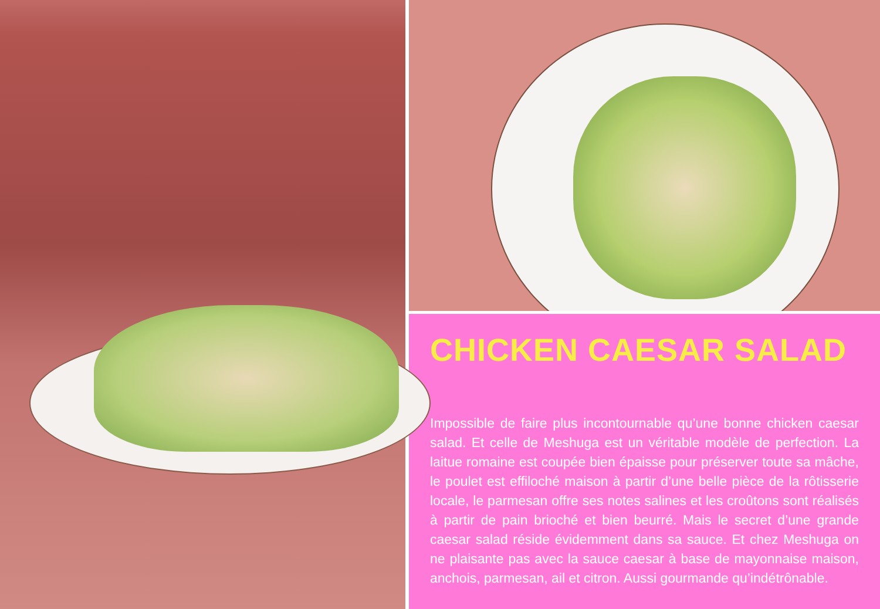CHICKEN CAESAR SALAD
Impossible de faire plus incontournable qu’une bonne chicken caesar salad. Et celle de Meshuga est un véritable modèle de perfection. La laitue romaine est coupée bien épaisse pour préserver toute sa mâche, le poulet est effiloché maison à partir d’une belle pièce de la rôtisserie locale, le parmesan offre ses notes salines et les croûtons sont réalisés à partir de pain brioché et bien beurré. Mais le secret d’une grande caesar salad réside évidemment dans sa sauce. Et chez Meshuga on ne plaisante pas avec la sauce caesar à base de mayonnaise maison, anchois, parmesan, ail et citron. Aussi gourmande qu’indétrônable.